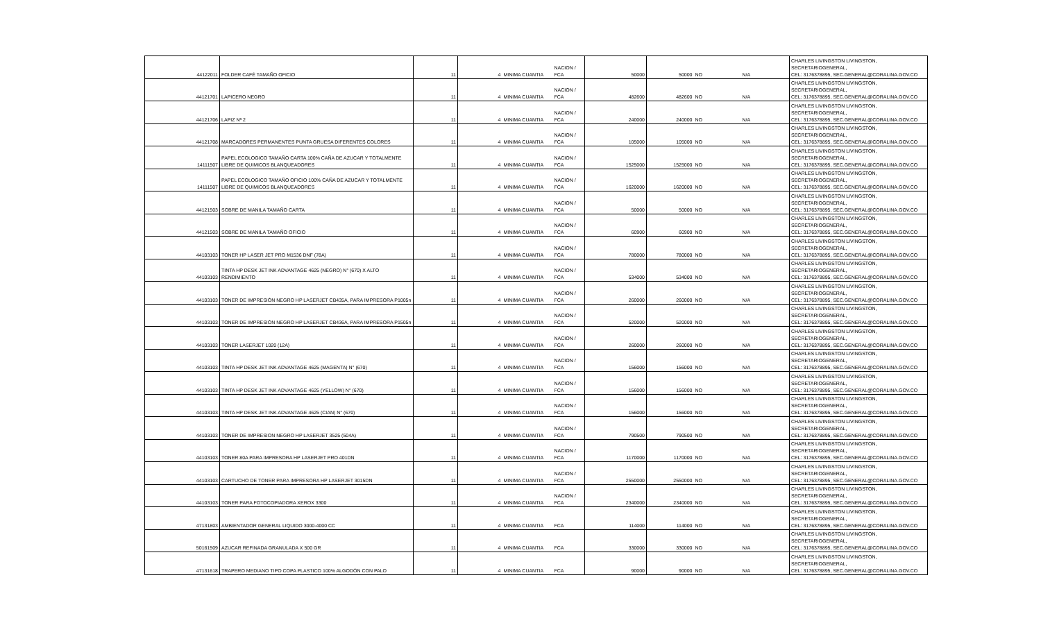| 44122011 | FOLDER CAFÉ TAMAÑO OFICIO | 11 | 4 | MINIMA CUANTIA | NACION / FCA | 50000 | 50000 | NO | N/A | CHARLES LIVINGSTON LIVINGSTON, SECRETARIOGENERAL, CEL: 3176378895, SEC.GENERAL@CORALINA.GOV.CO |
| 44121701 | LAPICERO NEGRO | 11 | 4 | MINIMA CUANTIA | NACION / FCA | 482600 | 482600 | NO | N/A | CHARLES LIVINGSTON LIVINGSTON, SECRETARIOGENERAL, CEL: 3176378895, SEC.GENERAL@CORALINA.GOV.CO |
| 44121706 | LAPIZ Nª 2 | 11 | 4 | MINIMA CUANTIA | NACION / FCA | 240000 | 240000 | NO | N/A | CHARLES LIVINGSTON LIVINGSTON, SECRETARIOGENERAL, CEL: 3176378895, SEC.GENERAL@CORALINA.GOV.CO |
| 44121708 | MARCADORES PERMANENTES PUNTA GRUESA DIFERENTES COLORES | 11 | 4 | MINIMA CUANTIA | NACION / FCA | 105000 | 105000 | NO | N/A | CHARLES LIVINGSTON LIVINGSTON, SECRETARIOGENERAL, CEL: 3176378895, SEC.GENERAL@CORALINA.GOV.CO |
| 14111507 | PAPEL ECOLOGICO TAMAÑO CARTA 100% CAÑA DE AZUCAR Y TOTALMENTE LIBRE DE QUIMICOS BLANQUEADORES | 11 | 4 | MINIMA CUANTIA | NACION / FCA | 1525000 | 1525000 | NO | N/A | CHARLES LIVINGSTON LIVINGSTON, SECRETARIOGENERAL, CEL: 3176378895, SEC.GENERAL@CORALINA.GOV.CO |
| 14111507 | PAPEL ECOLOGICO TAMAÑO OFICIO 100% CAÑA DE AZUCAR Y TOTALMENTE LIBRE DE QUIMICOS BLANQUEADORES | 11 | 4 | MINIMA CUANTIA | NACION / FCA | 1620000 | 1620000 | NO | N/A | CHARLES LIVINGSTON LIVINGSTON, SECRETARIOGENERAL, CEL: 3176378895, SEC.GENERAL@CORALINA.GOV.CO |
| 44121503 | SOBRE DE MANILA TAMAÑO CARTA | 11 | 4 | MINIMA CUANTIA | NACION / FCA | 50000 | 50000 | NO | N/A | CHARLES LIVINGSTON LIVINGSTON, SECRETARIOGENERAL, CEL: 3176378895, SEC.GENERAL@CORALINA.GOV.CO |
| 44121503 | SOBRE DE MANILA TAMAÑO OFICIO | 11 | 4 | MINIMA CUANTIA | NACION / FCA | 60900 | 60900 | NO | N/A | CHARLES LIVINGSTON LIVINGSTON, SECRETARIOGENERAL, CEL: 3176378895, SEC.GENERAL@CORALINA.GOV.CO |
| 44103103 | TONER HP LASER JET PRO M1536 DNF (78A) | 11 | 4 | MINIMA CUANTIA | NACION / FCA | 780000 | 780000 | NO | N/A | CHARLES LIVINGSTON LIVINGSTON, SECRETARIOGENERAL, CEL: 3176378895, SEC.GENERAL@CORALINA.GOV.CO |
| 44103103 | TINTA HP DESK JET INK ADVANTAGE 4625 (NEGRO) N° (670) X ALTO RENDIMIENTO | 11 | 4 | MINIMA CUANTIA | NACION / FCA | 534000 | 534000 | NO | N/A | CHARLES LIVINGSTON LIVINGSTON, SECRETARIOGENERAL, CEL: 3176378895, SEC.GENERAL@CORALINA.GOV.CO |
| 44103103 | TONER DE IMPRESIÓN NEGRO HP LASERJET CB435A, PARA IMPRESORA P1005n | 11 | 4 | MINIMA CUANTIA | NACION / FCA | 260000 | 260000 | NO | N/A | CHARLES LIVINGSTON LIVINGSTON, SECRETARIOGENERAL, CEL: 3176378895, SEC.GENERAL@CORALINA.GOV.CO |
| 44103103 | TONER DE IMPRESIÓN NEGRO HP LASERJET CB436A, PARA IMPRESORA P1505n | 11 | 4 | MINIMA CUANTIA | NACION / FCA | 520000 | 520000 | NO | N/A | CHARLES LIVINGSTON LIVINGSTON, SECRETARIOGENERAL, CEL: 3176378895, SEC.GENERAL@CORALINA.GOV.CO |
| 44103103 | TONER LASERJET 1020 (12A) | 11 | 4 | MINIMA CUANTIA | NACION / FCA | 260000 | 260000 | NO | N/A | CHARLES LIVINGSTON LIVINGSTON, SECRETARIOGENERAL, CEL: 3176378895, SEC.GENERAL@CORALINA.GOV.CO |
| 44103103 | TINTA HP DESK JET INK ADVANTAGE 4625 (MAGENTA) N° (670) | 11 | 4 | MINIMA CUANTIA | NACION / FCA | 156000 | 156000 | NO | N/A | CHARLES LIVINGSTON LIVINGSTON, SECRETARIOGENERAL, CEL: 3176378895, SEC.GENERAL@CORALINA.GOV.CO |
| 44103103 | TINTA HP DESK JET INK ADVANTAGE 4625 (YELLOW) N° (670) | 11 | 4 | MINIMA CUANTIA | NACION / FCA | 156000 | 156000 | NO | N/A | CHARLES LIVINGSTON LIVINGSTON, SECRETARIOGENERAL, CEL: 3176378895, SEC.GENERAL@CORALINA.GOV.CO |
| 44103103 | TINTA HP DESK JET INK ADVANTAGE 4625 (CIAN) N° (670) | 11 | 4 | MINIMA CUANTIA | NACION / FCA | 156000 | 156000 | NO | N/A | CHARLES LIVINGSTON LIVINGSTON, SECRETARIOGENERAL, CEL: 3176378895, SEC.GENERAL@CORALINA.GOV.CO |
| 44103103 | TONER DE IMPRESION NEGRO HP LASERJET 3525 (504A) | 11 | 4 | MINIMA CUANTIA | NACION / FCA | 790500 | 790500 | NO | N/A | CHARLES LIVINGSTON LIVINGSTON, SECRETARIOGENERAL, CEL: 3176378895, SEC.GENERAL@CORALINA.GOV.CO |
| 44103103 | TONER 80A PARA IMPRESORA HP LASERJET PRO 401DN | 11 | 4 | MINIMA CUANTIA | NACION / FCA | 1170000 | 1170000 | NO | N/A | CHARLES LIVINGSTON LIVINGSTON, SECRETARIOGENERAL, CEL: 3176378895, SEC.GENERAL@CORALINA.GOV.CO |
| 44103103 | CARTUCHO DE TONER PARA IMPRESORA HP LASERJET 3015DN | 11 | 4 | MINIMA CUANTIA | NACION / FCA | 2550000 | 2550000 | NO | N/A | CHARLES LIVINGSTON LIVINGSTON, SECRETARIOGENERAL, CEL: 3176378895, SEC.GENERAL@CORALINA.GOV.CO |
| 44103103 | TONER PARA FOTOCOPIADORA XEROX 3300 | 11 | 4 | MINIMA CUANTIA | NACION / FCA | 2340000 | 2340000 | NO | N/A | CHARLES LIVINGSTON LIVINGSTON, SECRETARIOGENERAL, CEL: 3176378895, SEC.GENERAL@CORALINA.GOV.CO |
| 47131803 | AMBIENTADOR GENERAL LIQUIDO 3000-4000 CC | 11 | 4 | MINIMA CUANTIA | FCA | 114000 | 114000 | NO | N/A | CHARLES LIVINGSTON LIVINGSTON, SECRETARIOGENERAL, CEL: 3176378895, SEC.GENERAL@CORALINA.GOV.CO |
| 50161509 | AZUCAR REFINADA GRANULADA X 500 GR | 11 | 4 | MINIMA CUANTIA | FCA | 330000 | 330000 | NO | N/A | CHARLES LIVINGSTON LIVINGSTON, SECRETARIOGENERAL, CEL: 3176378895, SEC.GENERAL@CORALINA.GOV.CO |
| 47131618 | TRAPERO MEDIANO TIPO COPA PLASTICO 100% ALGODÓN CON PALO | 11 | 4 | MINIMA CUANTIA | FCA | 90000 | 90000 | NO | N/A | CHARLES LIVINGSTON LIVINGSTON, SECRETARIOGENERAL, CEL: 3176378895, SEC.GENERAL@CORALINA.GOV.CO |